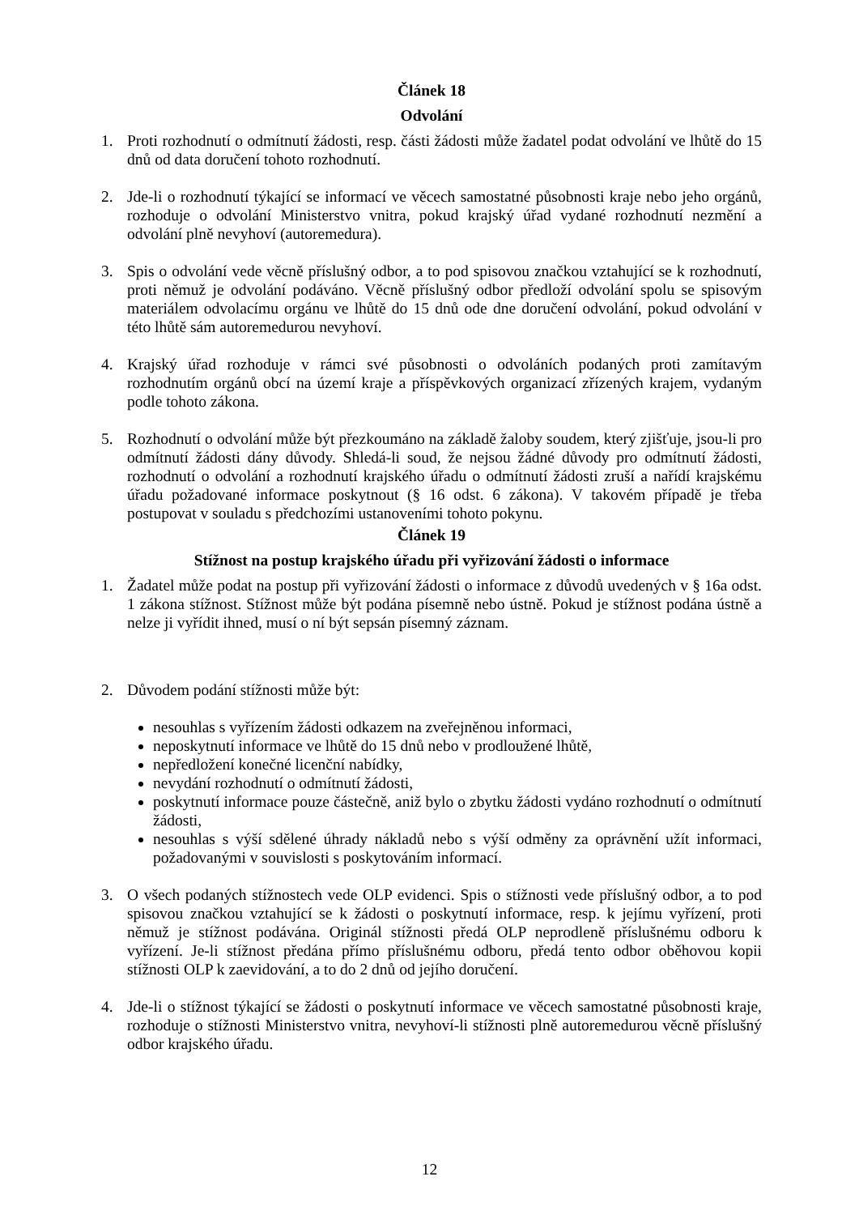Článek 18
Odvolání
1. Proti rozhodnutí o odmítnutí žádosti, resp. části žádosti může žadatel podat odvolání ve lhůtě do 15 dnů od data doručení tohoto rozhodnutí.
2. Jde-li o rozhodnutí týkající se informací ve věcech samostatné působnosti kraje nebo jeho orgánů, rozhoduje o odvolání Ministerstvo vnitra, pokud krajský úřad vydané rozhodnutí nezmění a odvolání plně nevyhoví (autoremedura).
3. Spis o odvolání vede věcně příslušný odbor, a to pod spisovou značkou vztahující se k rozhodnutí, proti němuž je odvolání podáváno. Věcně příslušný odbor předloží odvolání spolu se spisovým materiálem odvolacímu orgánu ve lhůtě do 15 dnů ode dne doručení odvolání, pokud odvolání v této lhůtě sám autoremedurou nevyhoví.
4. Krajský úřad rozhoduje v rámci své působnosti o odvoláních podaných proti zamítavým rozhodnutím orgánů obcí na území kraje a příspěvkových organizací zřízených krajem, vydaným podle tohoto zákona.
5. Rozhodnutí o odvolání může být přezkoumáno na základě žaloby soudem, který zjišťuje, jsou-li pro odmítnutí žádosti dány důvody. Shledá-li soud, že nejsou žádné důvody pro odmítnutí žádosti, rozhodnutí o odvolání a rozhodnutí krajského úřadu o odmítnutí žádosti zruší a nařídí krajskému úřadu požadované informace poskytnout (§ 16 odst. 6 zákona). V takovém případě je třeba postupovat v souladu s předchozími ustanoveními tohoto pokynu.
Článek 19
Stížnost na postup krajského úřadu při vyřizování žádosti o informace
1. Žadatel může podat na postup při vyřizování žádosti o informace z důvodů uvedených v § 16a odst. 1 zákona stížnost. Stížnost může být podána písemně nebo ústně. Pokud je stížnost podána ústně a nelze ji vyřídit ihned, musí o ní být sepsán písemný záznam.
2. Důvodem podání stížnosti může být:
nesouhlas s vyřízením žádosti odkazem na zveřejněnou informaci,
neposkytnutí informace ve lhůtě do 15 dnů nebo v prodloužené lhůtě,
nepředložení konečné licenční nabídky,
nevydání rozhodnutí o odmítnutí žádosti,
poskytnutí informace pouze částečně, aniž bylo o zbytku žádosti vydáno rozhodnutí o odmítnutí žádosti,
nesouhlas s výší sdělené úhrady nákladů nebo s výší odměny za oprávnění užít informaci, požadovanými v souvislosti s poskytováním informací.
3. O všech podaných stížnostech vede OLP evidenci. Spis o stížnosti vede příslušný odbor, a to pod spisovou značkou vztahující se k žádosti o poskytnutí informace, resp. k jejímu vyřízení, proti němuž je stížnost podávána. Originál stížnosti předá OLP neprodleně příslušnému odboru k vyřízení. Je-li stížnost předána přímo příslušnému odboru, předá tento odbor oběhovou kopii stížnosti OLP k zaevidování, a to do 2 dnů od jejího doručení.
4. Jde-li o stížnost týkající se žádosti o poskytnutí informace ve věcech samostatné působnosti kraje, rozhoduje o stížnosti Ministerstvo vnitra, nevyhoví-li stížnosti plně autoremedurou věcně příslušný odbor krajského úřadu.
12